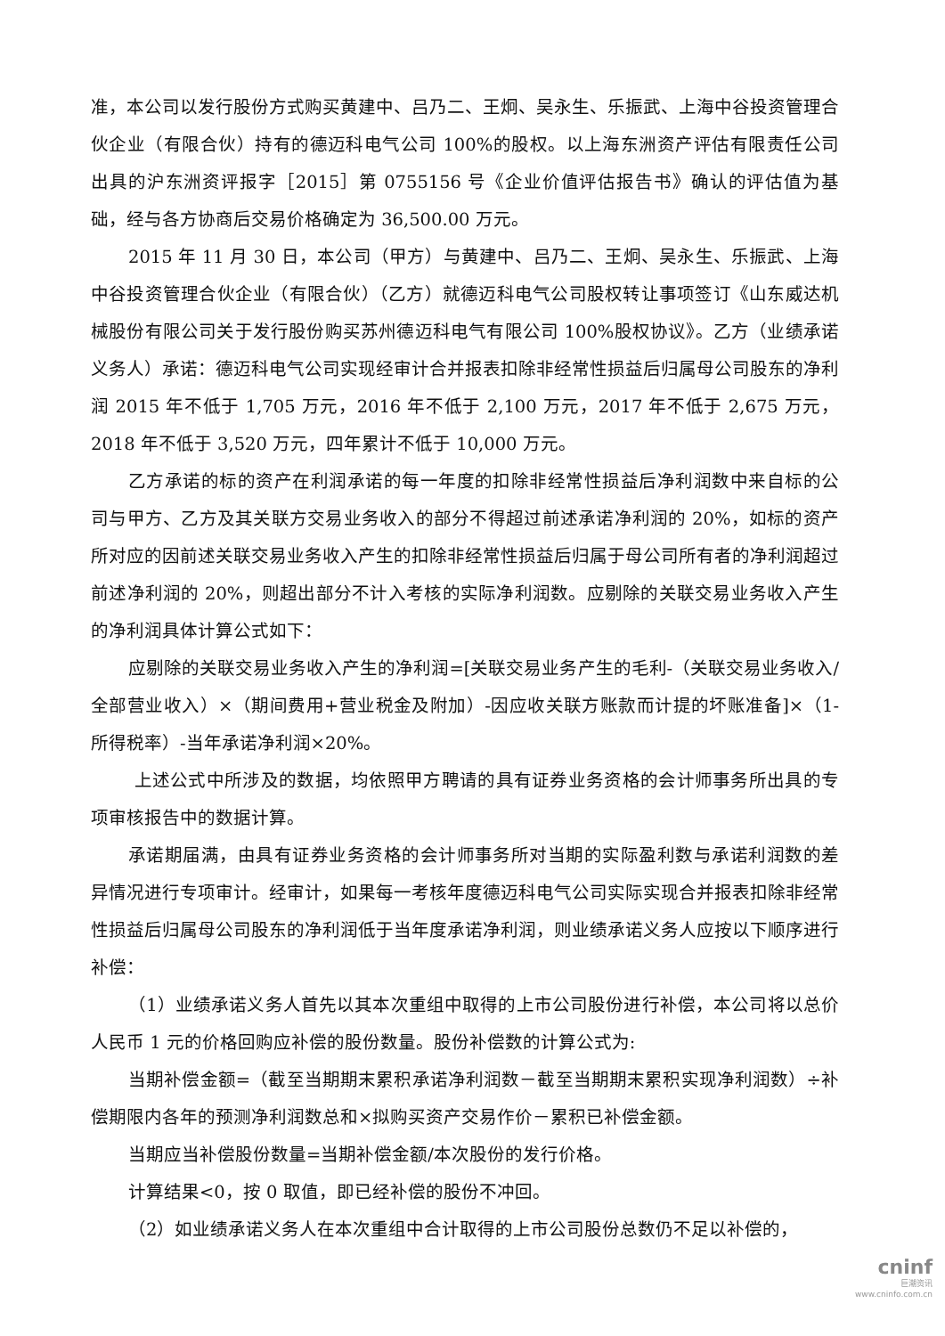准，本公司以发行股份方式购买黄建中、吕乃二、王炯、吴永生、乐振武、上海中谷投资管理合伙企业（有限合伙）持有的德迈科电气公司 100%的股权。以上海东洲资产评估有限责任公司出具的沪东洲资评报字［2015］第 0755156 号《企业价值评估报告书》确认的评估值为基础，经与各方协商后交易价格确定为 36,500.00 万元。
2015 年 11 月 30 日，本公司（甲方）与黄建中、吕乃二、王炯、吴永生、乐振武、上海中谷投资管理合伙企业（有限合伙）（乙方）就德迈科电气公司股权转让事项签订《山东威达机械股份有限公司关于发行股份购买苏州德迈科电气有限公司 100%股权协议》。乙方（业绩承诺义务人）承诺：德迈科电气公司实现经审计合并报表扣除非经常性损益后归属母公司股东的净利润 2015 年不低于 1,705 万元，2016 年不低于 2,100 万元，2017 年不低于 2,675 万元，2018 年不低于 3,520 万元，四年累计不低于 10,000 万元。
乙方承诺的标的资产在利润承诺的每一年度的扣除非经常性损益后净利润数中来自标的公司与甲方、乙方及其关联方交易业务收入的部分不得超过前述承诺净利润的 20%，如标的资产所对应的因前述关联交易业务收入产生的扣除非经常性损益后归属于母公司所有者的净利润超过前述净利润的 20%，则超出部分不计入考核的实际净利润数。应剔除的关联交易业务收入产生的净利润具体计算公式如下：
应剔除的关联交易业务收入产生的净利润=[关联交易业务产生的毛利-（关联交易业务收入/全部营业收入）×（期间费用+营业税金及附加）-因应收关联方账款而计提的坏账准备]×（1-所得税率）-当年承诺净利润×20%。
上述公式中所涉及的数据，均依照甲方聘请的具有证券业务资格的会计师事务所出具的专项审核报告中的数据计算。
承诺期届满，由具有证券业务资格的会计师事务所对当期的实际盈利数与承诺利润数的差异情况进行专项审计。经审计，如果每一考核年度德迈科电气公司实际实现合并报表扣除非经常性损益后归属母公司股东的净利润低于当年度承诺净利润，则业绩承诺义务人应按以下顺序进行补偿：
（1）业绩承诺义务人首先以其本次重组中取得的上市公司股份进行补偿，本公司将以总价人民币 1 元的价格回购应补偿的股份数量。股份补偿数的计算公式为:
当期补偿金额=（截至当期期末累积承诺净利润数－截至当期期末累积实现净利润数）÷补偿期限内各年的预测净利润数总和×拟购买资产交易作价－累积已补偿金额。
当期应当补偿股份数量=当期补偿金额/本次股份的发行价格。
计算结果<0，按 0 取值，即已经补偿的股份不冲回。
（2）如业绩承诺义务人在本次重组中合计取得的上市公司股份总数仍不足以补偿的，
cninf
巨潮资讯
www.cninfo.com.cn